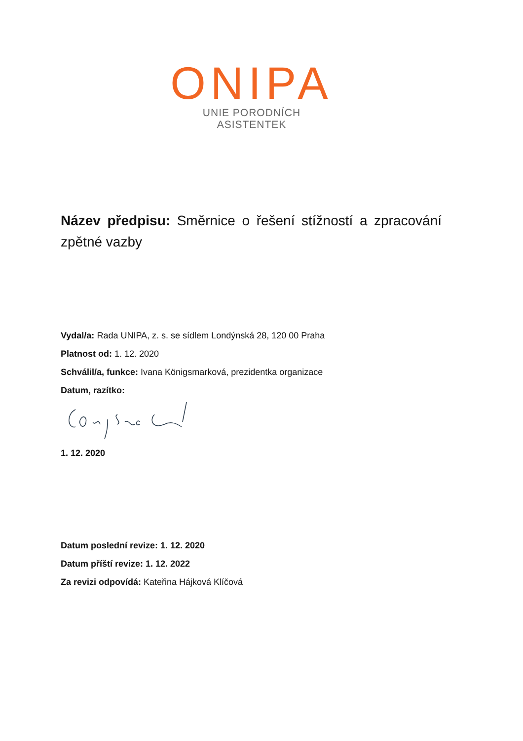ONIPA
UNIE PORODNÍCH ASISTENTEK
Název předpisu: Směrnice o řešení stížností a zpracování zpětné vazby
Vydal/a: Rada UNIPA, z. s. se sídlem Londýnská 28, 120 00 Praha
Platnost od: 1. 12. 2020
Schválil/a, funkce: Ivana Königsmarková, prezidentka organizace
Datum, razítko:
1. 12. 2020
Datum poslední revize: 1. 12. 2020
Datum příští revize: 1. 12. 2022
Za revizi odpovídá: Kateřina Hájková Klíčová